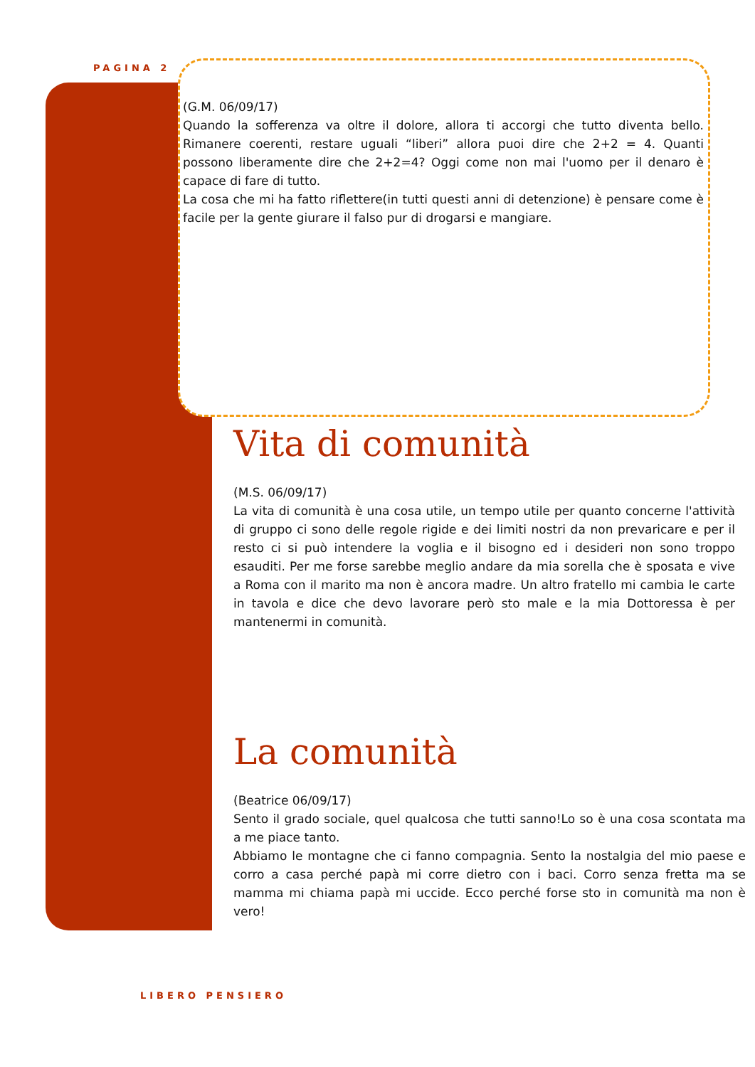PAGINA 2
(G.M. 06/09/17)
Quando la sofferenza va oltre il dolore, allora ti accorgi che tutto diventa bello. Rimanere coerenti, restare uguali “liberi” allora puoi dire che 2+2 = 4. Quanti possono liberamente dire che 2+2=4? Oggi come non mai l'uomo per il denaro è capace di fare di tutto.
La cosa che mi ha fatto riflettere(in tutti questi anni di detenzione) è pensare come è facile per la gente giurare il falso pur di drogarsi e mangiare.
Vita di comunità
(M.S. 06/09/17)
La vita di comunità è una cosa utile, un tempo utile per quanto concerne l'attività di gruppo ci sono delle regole rigide e dei limiti nostri da non prevaricare e per il resto ci si può intendere la voglia e il bisogno ed i desideri non sono troppo esauditi. Per me forse sarebbe meglio andare da mia sorella che è sposata e vive a Roma con il marito ma non è ancora madre. Un altro fratello mi cambia le carte in tavola e dice che devo lavorare però sto male e la mia Dottoressa è per mantenermi in comunità.
La comunità
(Beatrice 06/09/17)
Sento il grado sociale, quel qualcosa che tutti sanno!Lo so è una cosa scontata ma a me piace tanto.
Abbiamo le montagne che ci fanno compagnia. Sento la nostalgia del mio paese e corro a casa perché papà mi corre dietro con i baci. Corro senza fretta ma se mamma mi chiama papà mi uccide. Ecco perché forse sto in comunità ma non è vero!
LIBERO PENSIERO